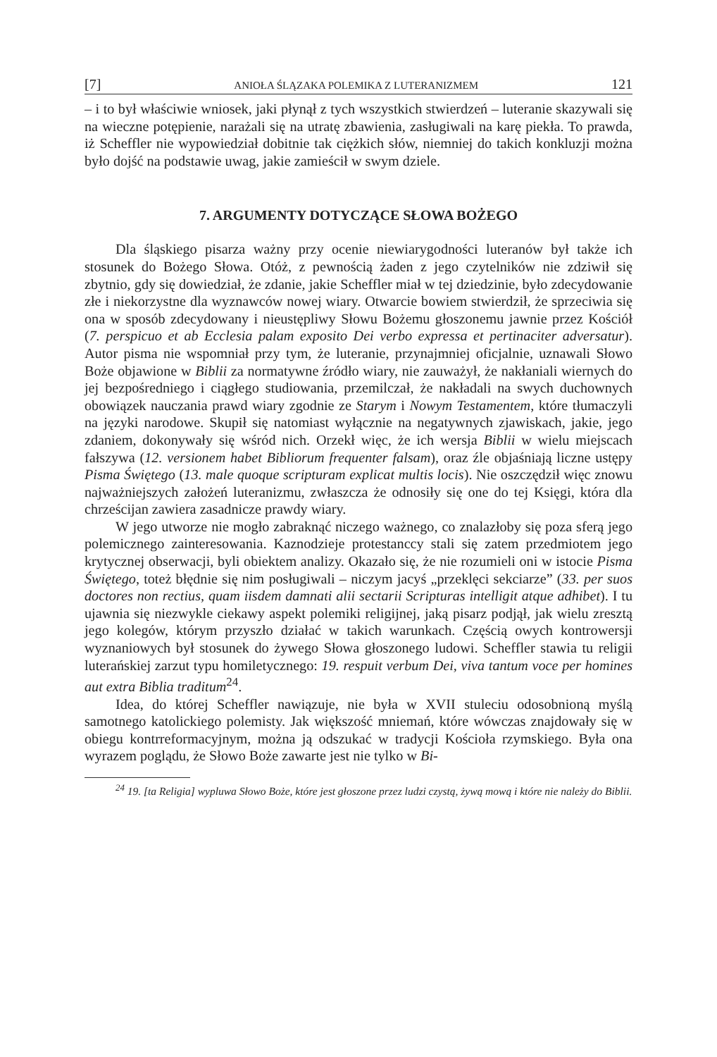[7] ANIOŁA ŚLĄZAKA POLEMIKA Z LUTERANIZMEM 121
– i to był właściwie wniosek, jaki płynął z tych wszystkich stwierdzeń – luteranie skazywali się na wieczne potępienie, narażali się na utratę zbawienia, zasługiwali na karę piekła. To prawda, iż Scheffler nie wypowiedział dobitnie tak ciężkich słów, niemniej do takich konkluzji można było dojść na podstawie uwag, jakie zamieścił w swym dziele.
7. ARGUMENTY DOTYCZĄCE SŁOWA BOŻEGO
Dla śląskiego pisarza ważny przy ocenie niewiarygodności luteranów był także ich stosunek do Bożego Słowa. Otóż, z pewnością żaden z jego czytelników nie zdziwił się zbytnio, gdy się dowiedział, że zdanie, jakie Scheffler miał w tej dziedzinie, było zdecydowanie złe i niekorzystne dla wyznawców nowej wiary. Otwarcie bowiem stwierdził, że sprzeciwia się ona w sposób zdecydowany i nieustępliwy Słowu Bożemu głoszonemu jawnie przez Kościół (7. perspicuo et ab Ecclesia palam exposito Dei verbo expressa et pertinaciter adversatur). Autor pisma nie wspomniał przy tym, że luteranie, przynajmniej oficjalnie, uznawali Słowo Boże objawione w Biblii za normatywne źródło wiary, nie zauważył, że nakłaniali wiernych do jej bezpośredniego i ciągłego studiowania, przemilczał, że nakładali na swych duchownych obowiązek nauczania prawd wiary zgodnie ze Starym i Nowym Testamentem, które tłumaczyli na języki narodowe. Skupił się natomiast wyłącznie na negatywnych zjawiskach, jakie, jego zdaniem, dokonywały się wśród nich. Orzekł więc, że ich wersja Biblii w wielu miejscach fałszywa (12. versionem habet Bibliorum frequenter falsam), oraz źle objaśniają liczne ustępy Pisma Świętego (13. male quoque scripturam explicat multis locis). Nie oszczędził więc znowu najważniejszych założeń luteranizmu, zwłaszcza że odnosiły się one do tej Księgi, która dla chrześcijan zawiera zasadnicze prawdy wiary.
W jego utworze nie mogło zabraknąć niczego ważnego, co znalazłoby się poza sferą jego polemicznego zainteresowania. Kaznodzieje protestanccy stali się zatem przedmiotem jego krytycznej obserwacji, byli obiektem analizy. Okazało się, że nie rozumieli oni w istocie Pisma Świętego, toteż błędnie się nim posługiwali – niczym jacyś „przeklęci sekciarze” (33. per suos doctores non rectius, quam iisdem damnati alii sectarii Scripturas intelligit atque adhibet). I tu ujawnia się niezwykle ciekawy aspekt polemiki religijnej, jaką pisarz podjął, jak wielu zresztą jego kolegów, którym przyszło działać w takich warunkach. Częścią owych kontrowersji wyznaniowych był stosunek do żywego Słowa głoszonego ludowi. Scheffler stawia tu religii luterańskiej zarzut typu homiletycznego: 19. respuit verbum Dei, viva tantum voce per homines aut extra Biblia traditum<sup>24</sup>.
Idea, do której Scheffler nawiązuje, nie była w XVII stuleciu odosobnioną myślą samotnego katolickiego polemisty. Jak większość mniemań, które wówczas znajdowały się w obiegu kontrreformacyjnym, można ją odszukać w tradycji Kościoła rzymskiego. Była ona wyrazem poglądu, że Słowo Boże zawarte jest nie tylko w Bi-
<sup>24</sup> 19. [ta Religia] wypluwa Słowo Boże, które jest głoszone przez ludzi czystą, żywą mową i które nie należy do Biblii.